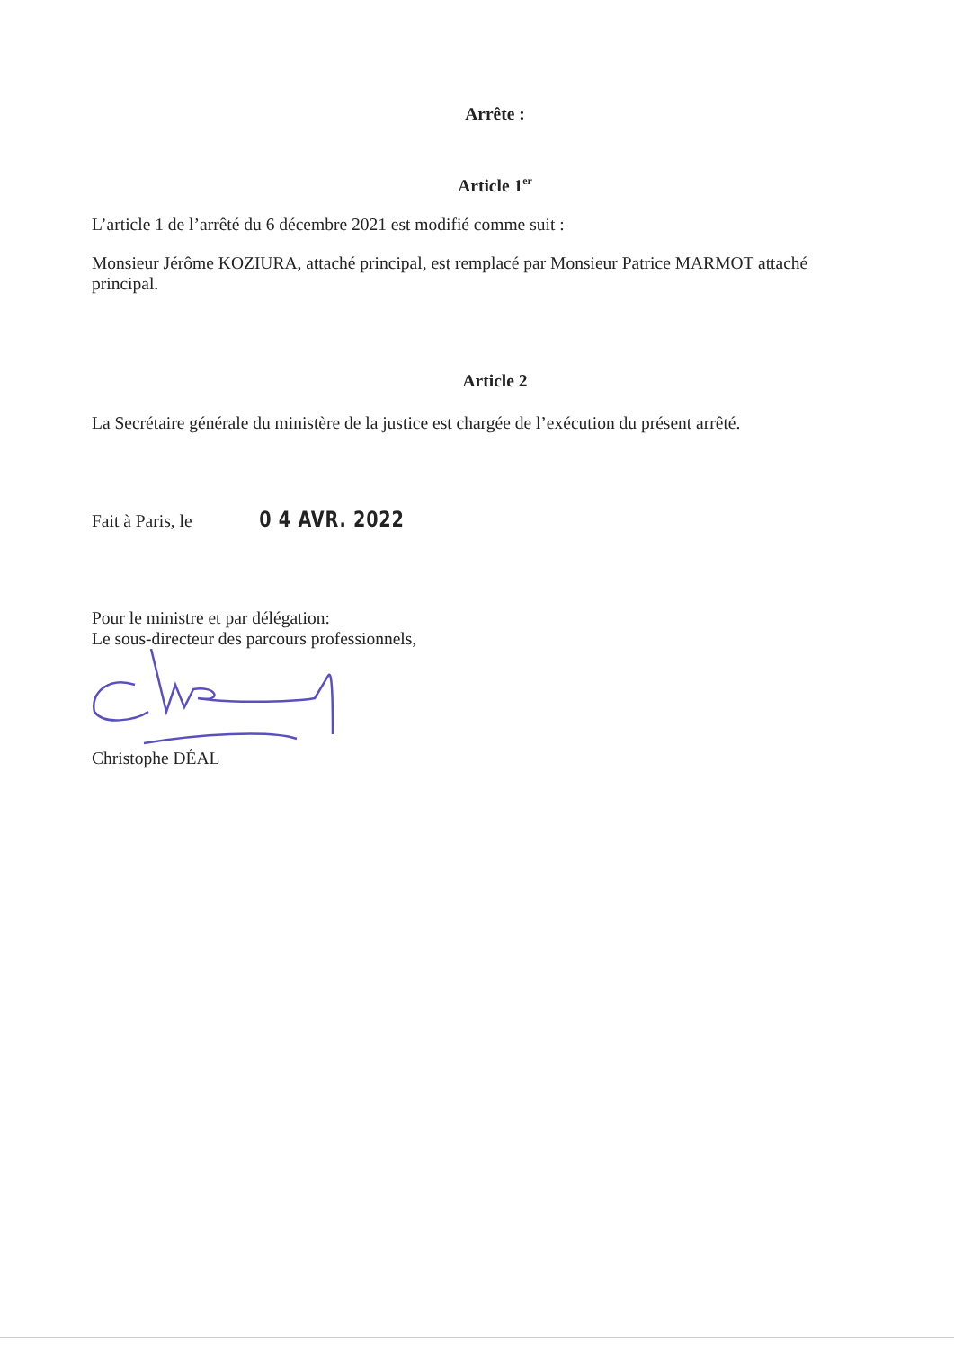Arrête :
Article 1<sup>er</sup>
L’article 1 de l’arrêté du 6 décembre 2021 est modifié comme suit :
Monsieur Jérôme KOZIURA, attaché principal, est remplacé par Monsieur Patrice MARMOT attaché principal.
Article 2
La Secrétaire générale du ministère de la justice est chargée de l’exécution du présent arrêté.
Fait à Paris, le 0 4 AVR. 2022
Pour le ministre et par délégation:
Le sous-directeur des parcours professionnels,
Christophe DÉAL